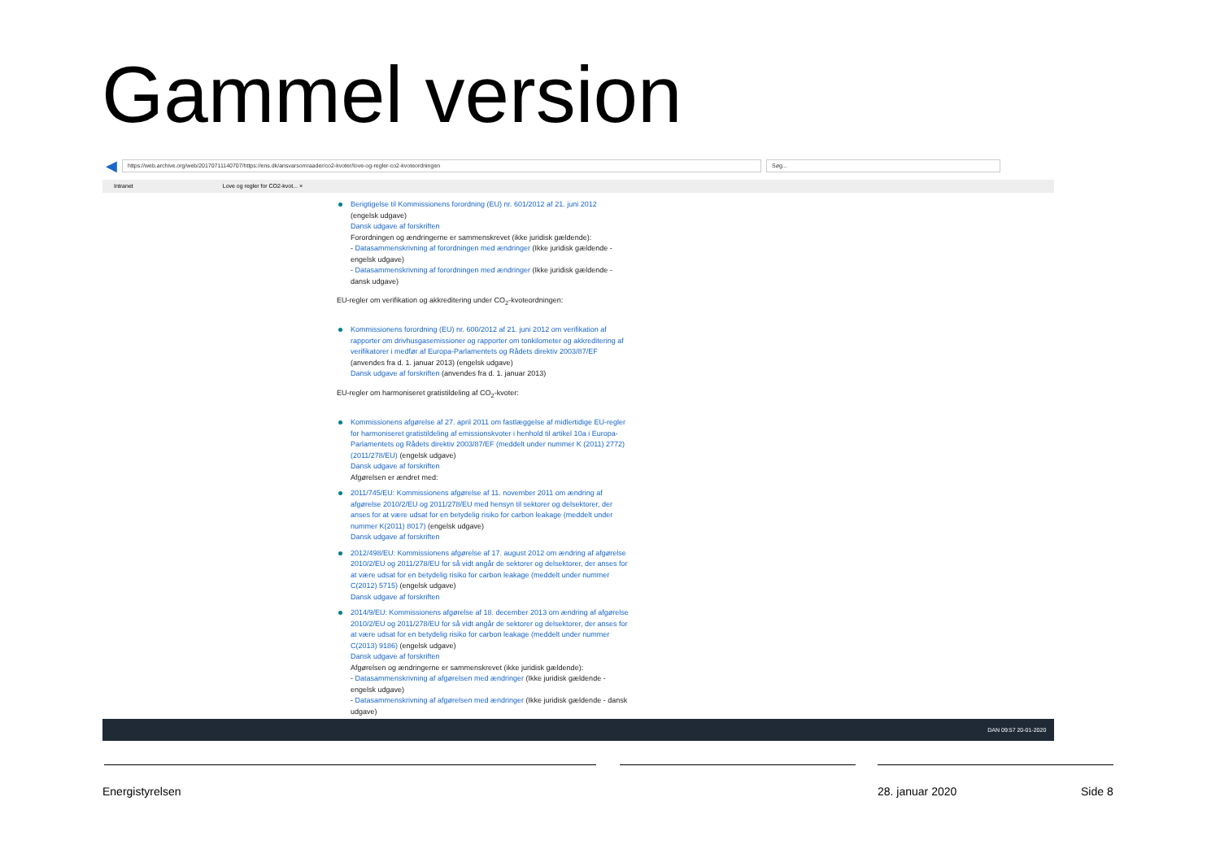Gammel version
◀
https://web.archive.org/web/20170711140707/https://ens.dk/ansvarsomraader/co2-kvoter/love-og-regler-co2-kvoteordningen
Søg...
Intranet Love og regler for CO2-kvot... ×
Berigtigelse til Kommissionens forordning (EU) nr. 601/2012 af 21. juni 2012
(engelsk udgave)
Dansk udgave af forskriften
Forordningen og ændringerne er sammenskrevet (ikke juridisk gældende):
- Datasammenskrivning af forordningen med ændringer (Ikke juridisk gældende - engelsk udgave)
- Datasammenskrivning af forordningen med ændringer (Ikke juridisk gældende - dansk udgave)
EU-regler om verifikation og akkreditering under CO<sub>2</sub>-kvoteordningen:
Kommissionens forordning (EU) nr. 600/2012 af 21. juni 2012 om verifikation af rapporter om drivhusgasemissioner og rapporter om tonkilometer og akkreditering af verifikatorer i medfør af Europa-Parlamentets og Rådets direktiv 2003/87/EF
(anvendes fra d. 1. januar 2013) (engelsk udgave)
Dansk udgave af forskriften (anvendes fra d. 1. januar 2013)
EU-regler om harmoniseret gratistildeling af CO<sub>2</sub>-kvoter:
Kommissionens afgørelse af 27. april 2011 om fastlæggelse af midlertidige EU-regler for harmoniseret gratistildeling af emissionskvoter i henhold til artikel 10a i Europa-Parlamentets og Rådets direktiv 2003/87/EF (meddelt under nummer K (2011) 2772) (2011/278/EU) (engelsk udgave)
Dansk udgave af forskriften
Afgørelsen er ændret med:
2011/745/EU: Kommissionens afgørelse af 11. november 2011 om ændring af afgørelse 2010/2/EU og 2011/278/EU med hensyn til sektorer og delsektorer, der anses for at være udsat for en betydelig risiko for carbon leakage (meddelt under nummer K(2011) 8017) (engelsk udgave)
Dansk udgave af forskriften
2012/498/EU: Kommissionens afgørelse af 17. august 2012 om ændring af afgørelse 2010/2/EU og 2011/278/EU for så vidt angår de sektorer og delsektorer, der anses for at være udsat for en betydelig risiko for carbon leakage (meddelt under nummer C(2012) 5715) (engelsk udgave)
Dansk udgave af forskriften
2014/9/EU: Kommissionens afgørelse af 18. december 2013 om ændring af afgørelse 2010/2/EU og 2011/278/EU for så vidt angår de sektorer og delsektorer, der anses for at være udsat for en betydelig risiko for carbon leakage (meddelt under nummer C(2013) 9186) (engelsk udgave)
Dansk udgave af forskriften
Afgørelsen og ændringerne er sammenskrevet (ikke juridisk gældende):
- Datasammenskrivning af afgørelsen med ændringer (Ikke juridisk gældende - engelsk udgave)
- Datasammenskrivning af afgørelsen med ændringer (Ikke juridisk gældende - dansk udgave)
DAN 09:57 20-01-2020
Energistyrelsen 28. januar 2020 Side 8